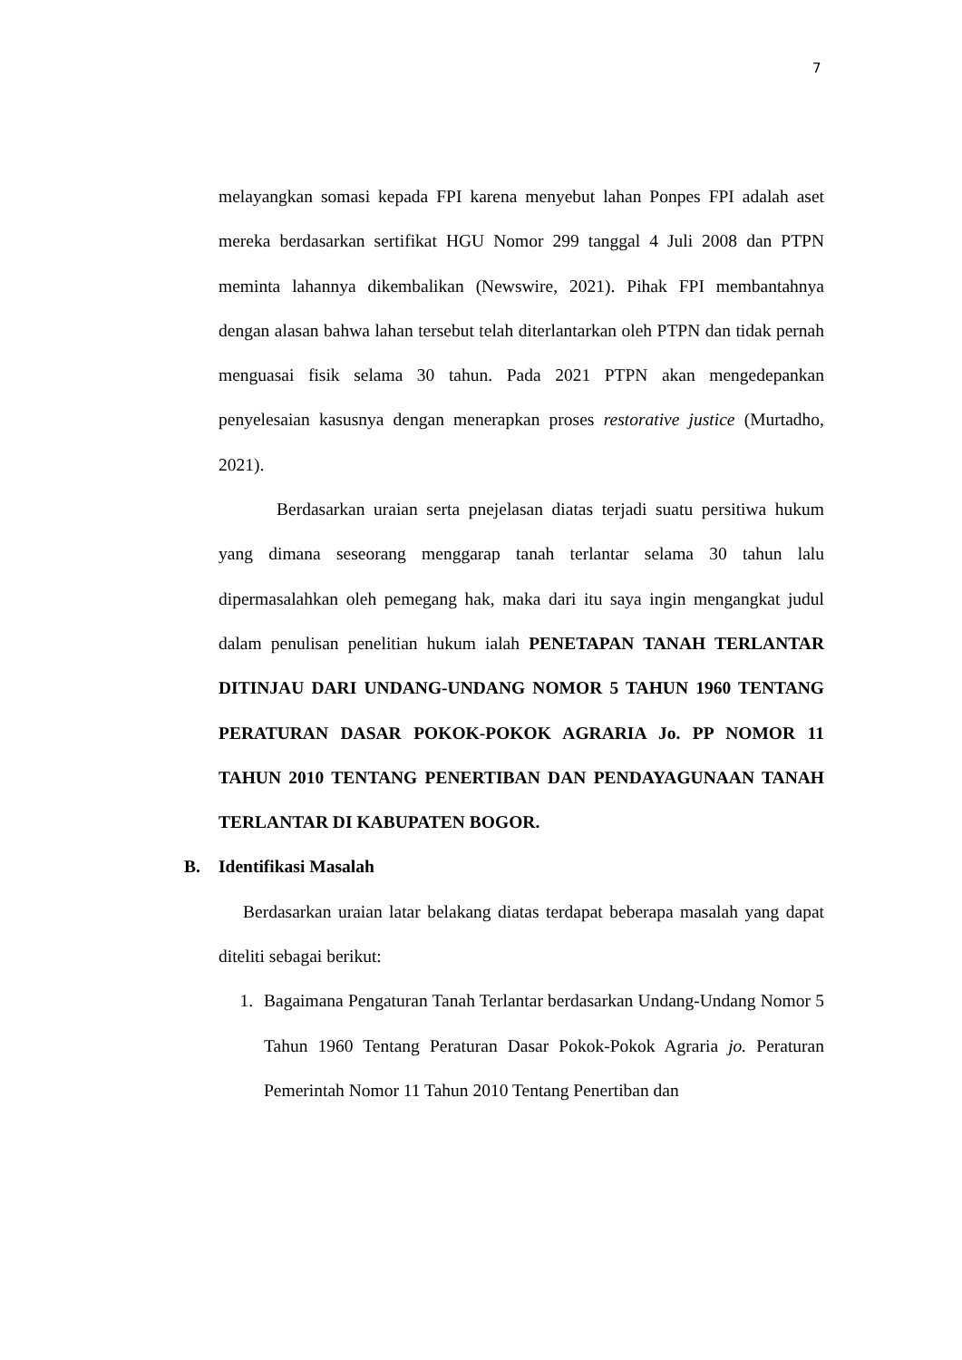7
melayangkan somasi kepada FPI karena menyebut lahan Ponpes FPI adalah aset mereka berdasarkan sertifikat HGU Nomor 299 tanggal 4 Juli 2008 dan PTPN meminta lahannya dikembalikan (Newswire, 2021). Pihak FPI membantahnya dengan alasan bahwa lahan tersebut telah diterlantarkan oleh PTPN dan tidak pernah menguasai fisik selama 30 tahun. Pada 2021 PTPN akan mengedepankan penyelesaian kasusnya dengan menerapkan proses restorative justice (Murtadho, 2021).
Berdasarkan uraian serta pnejelasan diatas terjadi suatu persitiwa hukum yang dimana seseorang menggarap tanah terlantar selama 30 tahun lalu dipermasalahkan oleh pemegang hak, maka dari itu saya ingin mengangkat judul dalam penulisan penelitian hukum ialah PENETAPAN TANAH TERLANTAR DITINJAU DARI UNDANG-UNDANG NOMOR 5 TAHUN 1960 TENTANG PERATURAN DASAR POKOK-POKOK AGRARIA Jo. PP NOMOR 11 TAHUN 2010 TENTANG PENERTIBAN DAN PENDAYAGUNAAN TANAH TERLANTAR DI KABUPATEN BOGOR.
B. Identifikasi Masalah
Berdasarkan uraian latar belakang diatas terdapat beberapa masalah yang dapat diteliti sebagai berikut:
1. Bagaimana Pengaturan Tanah Terlantar berdasarkan Undang-Undang Nomor 5 Tahun 1960 Tentang Peraturan Dasar Pokok-Pokok Agraria jo. Peraturan Pemerintah Nomor 11 Tahun 2010 Tentang Penertiban dan